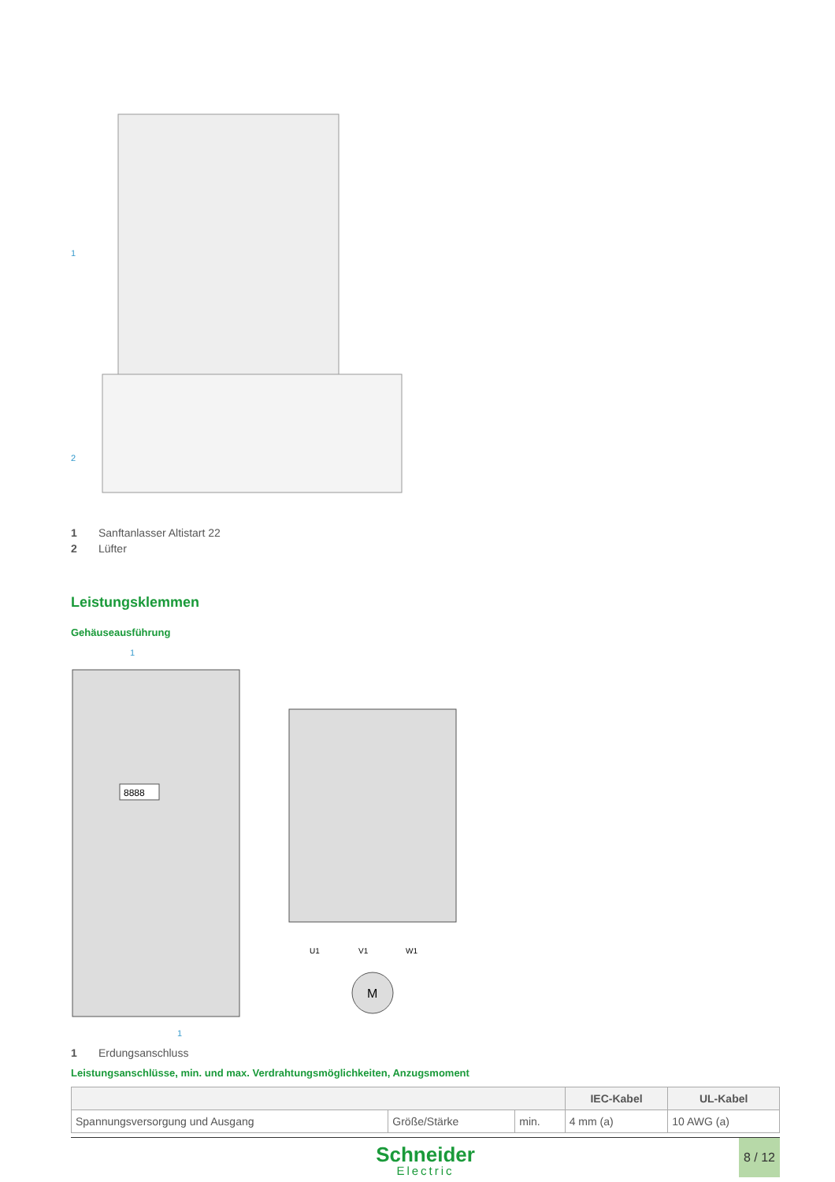1
2
1 Sanftanlasser Altistart 22
2 Lüfter
Leistungsklemmen
Gehäuseausführung
1
8888
U1
V1
W1
M
1
1 Erdungsanschluss
Leistungsanschlüsse, min. und max. Verdrahtungsmöglichkeiten, Anzugsmoment
| | | | IEC-Kabel | UL-Kabel |
| --- | --- | --- | --- | --- |
| Spannungsversorgung und Ausgang | Größe/Stärke | min. | 4 mm (a) | 10 AWG (a) |
Schneider
Electric
8 / 12